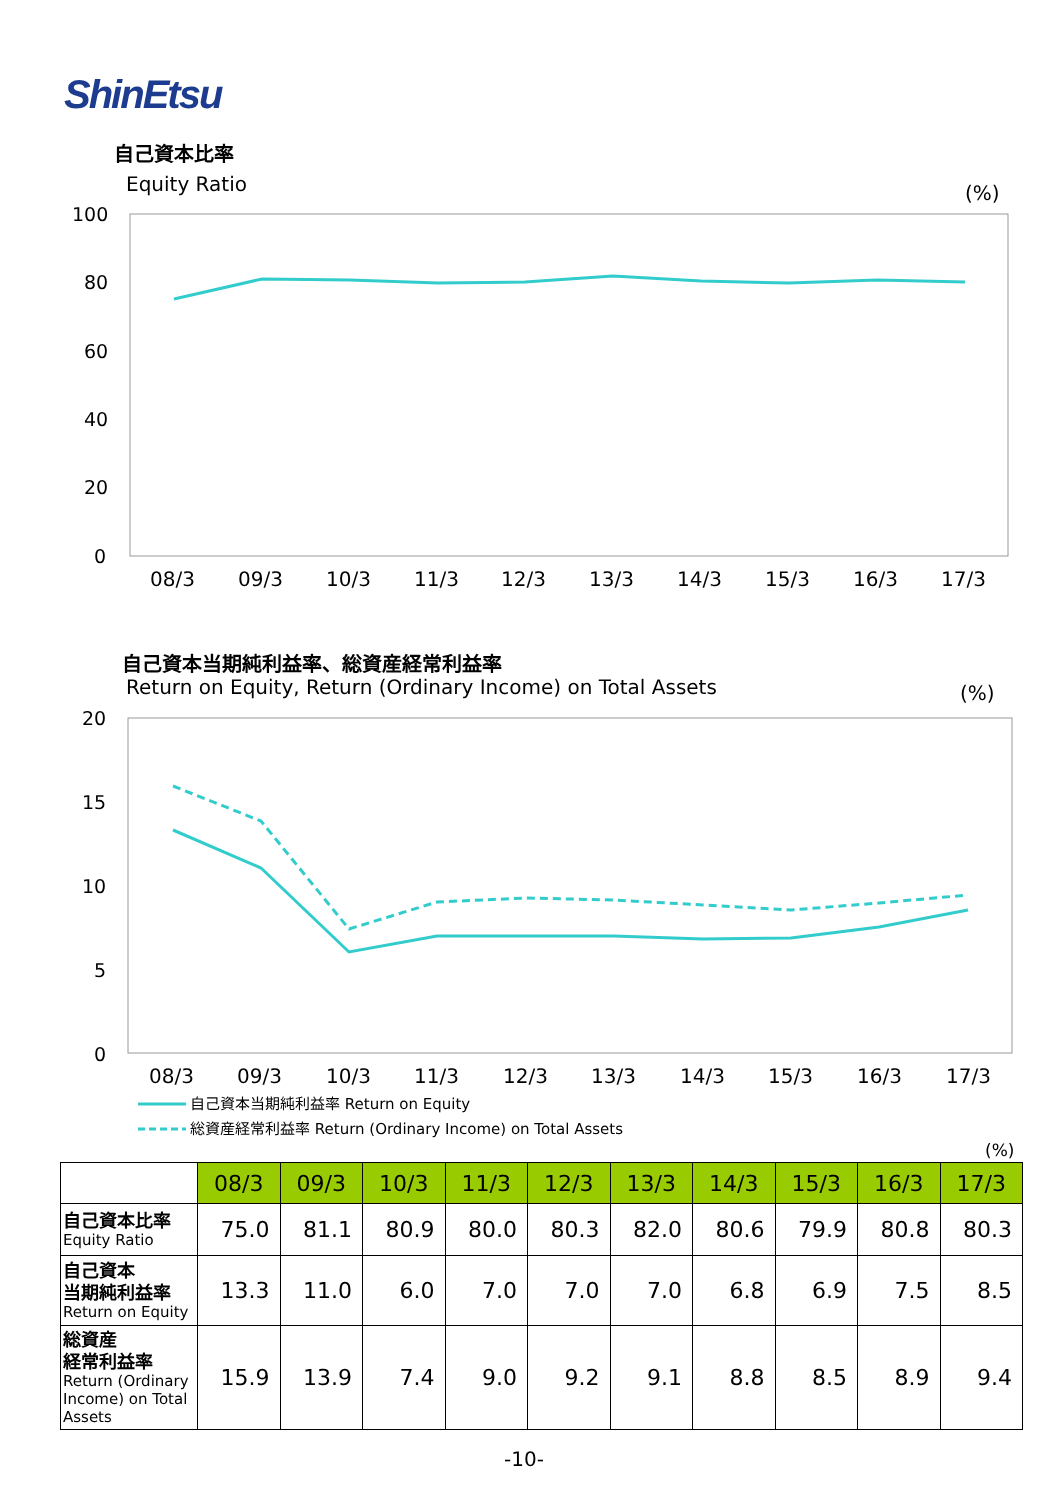ShinEtsu
自己資本比率
Equity Ratio (%)
100
80
60
40
20
0
08/3
09/3
10/3
11/3
12/3
13/3
14/3
15/3
16/3
17/3
自己資本当期純利益率、総資産経常利益率
Return on Equity, Return (Ordinary Income) on Total Assets
(%)
20
15
10
5
0
08/3
09/3
10/3
11/3
12/3
13/3
14/3
15/3
16/3
17/3
自己資本当期純利益率 Return on Equity
総資産経常利益率 Return (Ordinary Income) on Total Assets
(%)
| | 08/3 | 09/3 | 10/3 | 11/3 | 12/3 | 13/3 | 14/3 | 15/3 | 16/3 | 17/3 |
| --- | --- | --- | --- | --- | --- | --- | --- | --- | --- | --- |
| 自己資本比率 Equity Ratio | 75.0 | 81.1 | 80.9 | 80.0 | 80.3 | 82.0 | 80.6 | 79.9 | 80.8 | 80.3 |
| 自己資本 当期純利益率 Return on Equity | 13.3 | 11.0 | 6.0 | 7.0 | 7.0 | 7.0 | 6.8 | 6.9 | 7.5 | 8.5 |
| 総資産 経常利益率 Return (Ordinary Income) on Total Assets | 15.9 | 13.9 | 7.4 | 9.0 | 9.2 | 9.1 | 8.8 | 8.5 | 8.9 | 9.4 |
-10-